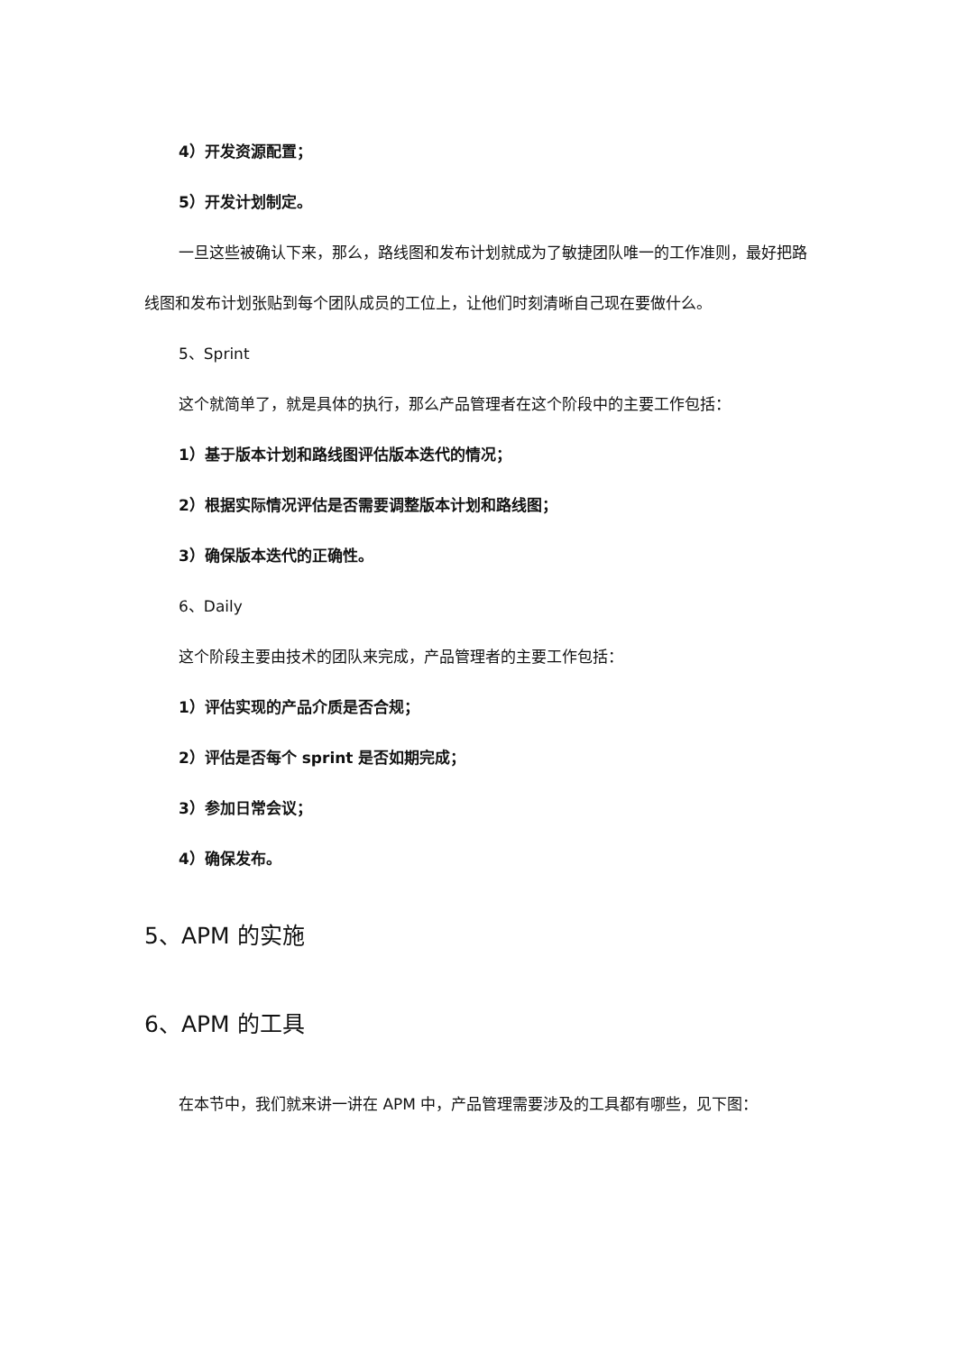4）开发资源配置；
5）开发计划制定。
一旦这些被确认下来，那么，路线图和发布计划就成为了敏捷团队唯一的工作准则，最好把路线图和发布计划张贴到每个团队成员的工位上，让他们时刻清晰自己现在要做什么。
5、Sprint
这个就简单了，就是具体的执行，那么产品管理者在这个阶段中的主要工作包括：
1）基于版本计划和路线图评估版本迭代的情况；
2）根据实际情况评估是否需要调整版本计划和路线图；
3）确保版本迭代的正确性。
6、Daily
这个阶段主要由技术的团队来完成，产品管理者的主要工作包括：
1）评估实现的产品介质是否合规；
2）评估是否每个 sprint 是否如期完成；
3）参加日常会议；
4）确保发布。
5、APM 的实施
6、APM 的工具
在本节中，我们就来讲一讲在 APM 中，产品管理需要涉及的工具都有哪些，见下图：